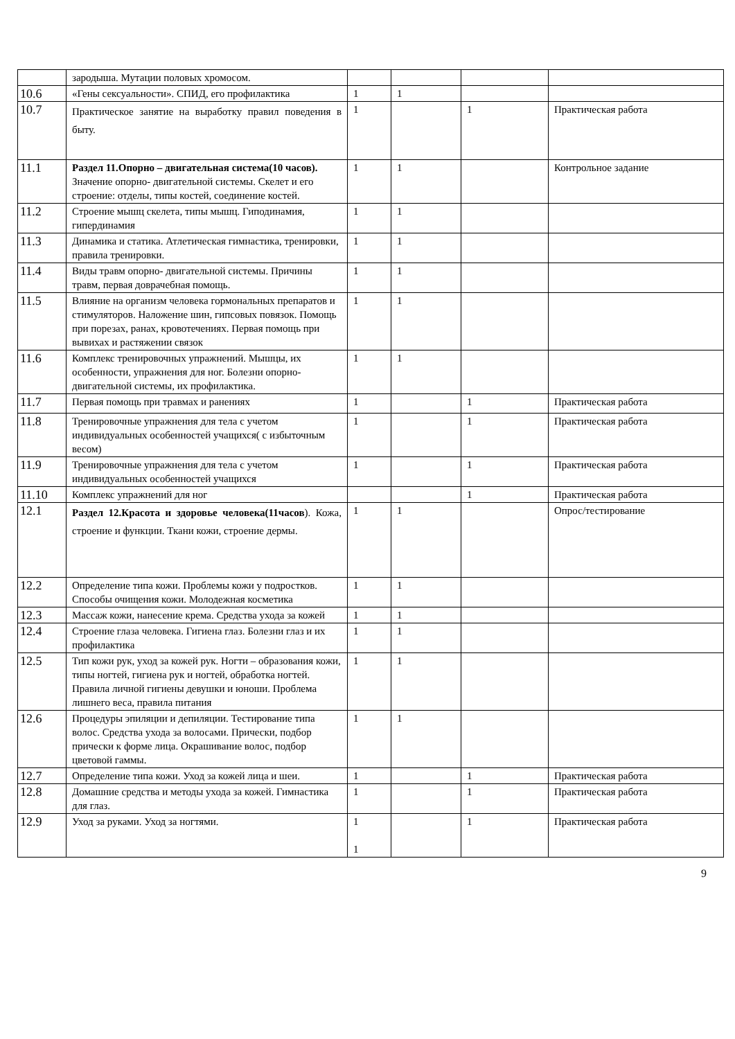| | зародыша. Мутации половых хромосом. | | | | |
| 10.6 | «Гены сексуальности». СПИД, его профилактика | 1 | 1 | | |
| 10.7 | Практическое занятие на выработку правил поведения в быту. | 1 | | 1 | Практическая работа |
| 11.1 | Раздел 11.Опорно – двигательная система(10 часов). Значение опорно- двигательной системы. Скелет и его строение: отделы, типы костей, соединение костей. | 1 | 1 | | Контрольное задание |
| 11.2 | Строение мышц скелета, типы мышц. Гиподинамия, гипердинамия | 1 | 1 | | |
| 11.3 | Динамика и статика. Атлетическая гимнастика, тренировки, правила тренировки. | 1 | 1 | | |
| 11.4 | Виды травм опорно- двигательной системы. Причины травм, первая доврачебная помощь. | 1 | 1 | | |
| 11.5 | Влияние на организм человека гормональных препаратов и стимуляторов. Наложение шин, гипсовых повязок. Помощь при порезах, ранах, кровотечениях. Первая помощь при вывихах и растяжении связок | 1 | 1 | | |
| 11.6 | Комплекс тренировочных упражнений. Мышцы, их особенности, упражнения для ног. Болезни опорно- двигательной системы, их профилактика. | 1 | 1 | | |
| 11.7 | Первая помощь при травмах и ранениях | 1 | | 1 | Практическая работа |
| 11.8 | Тренировочные упражнения для тела с учетом индивидуальных особенностей учащихся( с избыточным весом) | 1 | | 1 | Практическая работа |
| 11.9 | Тренировочные упражнения для тела с учетом индивидуальных особенностей учащихся | 1 | | 1 | Практическая работа |
| 11.10 | Комплекс упражнений для ног | | | 1 | Практическая работа |
| 12.1 | Раздел 12.Красота и здоровье человека(11часов ). Кожа, строение и функции. Ткани кожи, строение дермы. | 1 | 1 | | Опрос/тестирование |
| 12.2 | Определение типа кожи. Проблемы кожи у подростков. Способы очищения кожи. Молодежная косметика | 1 | 1 | | |
| 12.3 | Массаж кожи, нанесение крема. Средства ухода за кожей | 1 | 1 | | |
| 12.4 | Строение глаза человека. Гигиена глаз. Болезни глаз и их профилактика | 1 | 1 | | |
| 12.5 | Тип кожи рук, уход за кожей рук. Ногти – образования кожи, типы ногтей, гигиена рук и ногтей, обработка ногтей. Правила личной гигиены девушки и юноши. Проблема лишнего веса, правила питания | 1 | 1 | | |
| 12.6 | Процедуры эпиляции и депиляции. Тестирование типа волос. Средства ухода за волосами. Прически, подбор прически к форме лица. Окрашивание волос, подбор цветовой гаммы. | 1 | 1 | | |
| 12.7 | Определение типа кожи. Уход за кожей лица и шеи. | 1 | | 1 | Практическая работа |
| 12.8 | Домашние средства и методы ухода за кожей. Гимнастика для глаз. | 1 | | 1 | Практическая работа |
| 12.9 | Уход за руками. Уход за ногтями. | 1 1 | | 1 | Практическая работа |
9